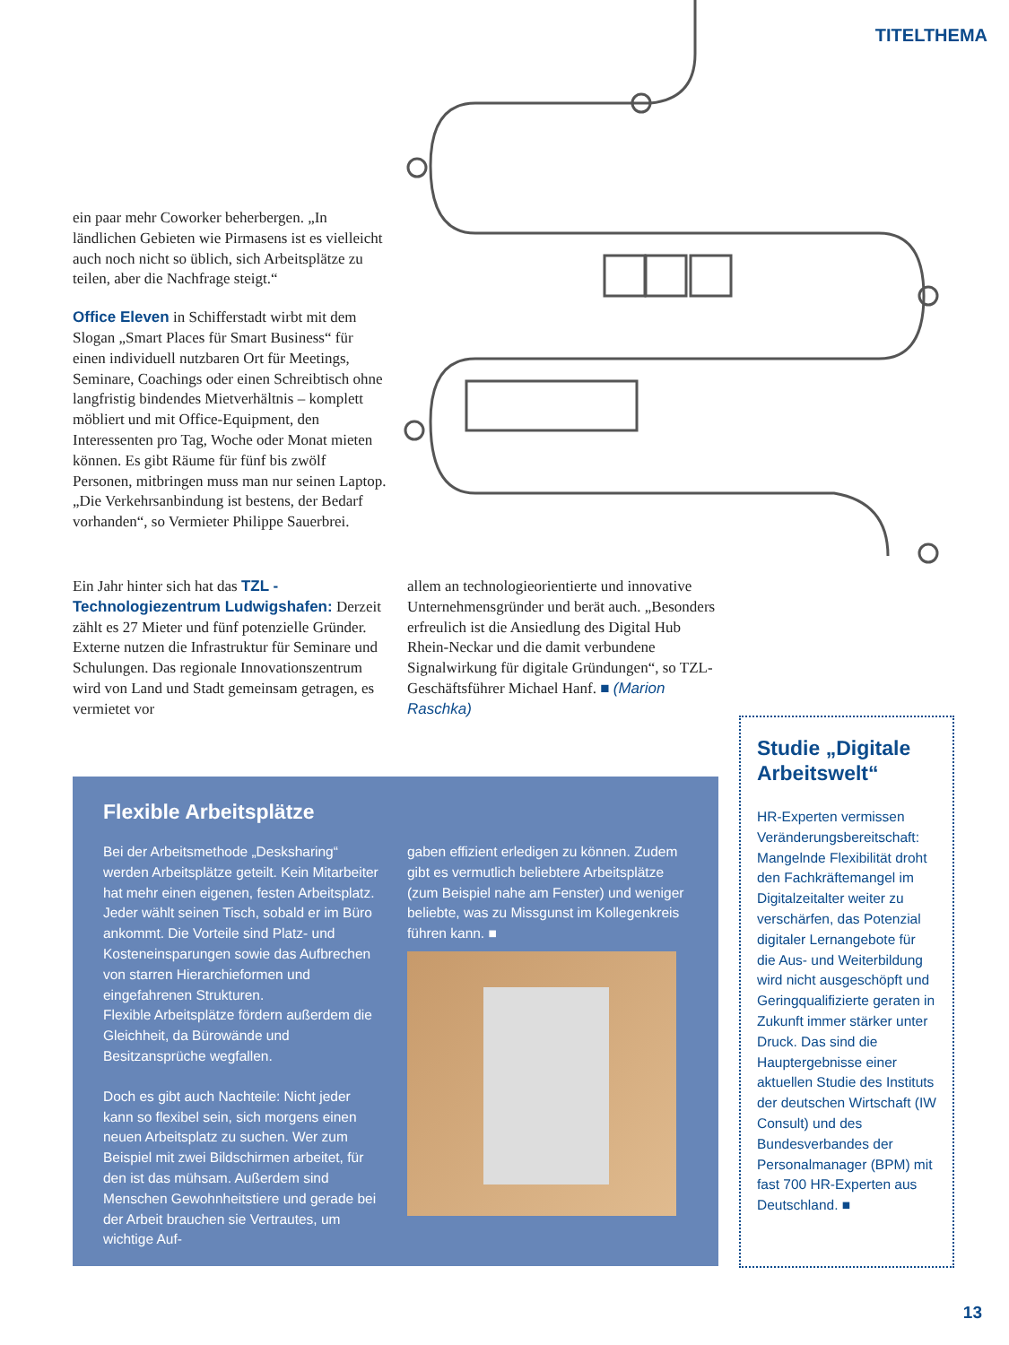TITELTHEMA
ein paar mehr Coworker beherbergen. „In ländlichen Gebieten wie Pirmasens ist es vielleicht auch noch nicht so üblich, sich Arbeitsplätze zu teilen, aber die Nachfrage steigt.“
Office Eleven in Schifferstadt wirbt mit dem Slogan „Smart Places für Smart Business“ für einen individuell nutzbaren Ort für Meetings, Seminare, Coachings oder einen Schreibtisch ohne langfristig bindendes Mietverhältnis – komplett möbliert und mit Office-Equipment, den Interessenten pro Tag, Woche oder Monat mieten können. Es gibt Räume für fünf bis zwölf Personen, mitbringen muss man nur seinen Laptop. „Die Verkehrsanbindung ist bestens, der Bedarf vorhanden“, so Vermieter Philippe Sauerbrei.
Ein Jahr hinter sich hat das TZL - Technologiezentrum Ludwigshafen: Derzeit zählt es 27 Mieter und fünf potenzielle Gründer. Externe nutzen die Infrastruktur für Seminare und Schulungen. Das regionale Innovationszentrum wird von Land und Stadt gemeinsam getragen, es vermietet vor
allem an technologieorientierte und innovative Unternehmensgründer und berät auch. „Besonders erfreulich ist die Ansiedlung des Digital Hub Rhein-Neckar und die damit verbundene Signalwirkung für digitale Gründungen“, so TZL-Geschäftsführer Michael Hanf. ■ (Marion Raschka)
Flexible Arbeitsplätze
Bei der Arbeitsmethode „Desksharing“ werden Arbeitsplätze geteilt. Kein Mitarbeiter hat mehr einen eigenen, festen Arbeitsplatz. Jeder wählt seinen Tisch, sobald er im Büro ankommt. Die Vorteile sind Platz- und Kosteneinsparungen sowie das Aufbrechen von starren Hierarchieformen und eingefahrenen Strukturen.
Flexible Arbeitsplätze fördern außerdem die Gleichheit, da Bürowände und Besitzansprüche wegfallen.
Doch es gibt auch Nachteile: Nicht jeder kann so flexibel sein, sich morgens einen neuen Arbeitsplatz zu suchen. Wer zum Beispiel mit zwei Bildschirmen arbeitet, für den ist das mühsam. Außerdem sind Menschen Gewohnheitstiere und gerade bei der Arbeit brauchen sie Vertrautes, um wichtige Auf-
gaben effizient erledigen zu können. Zudem gibt es vermutlich beliebtere Arbeitsplätze (zum Beispiel nahe am Fenster) und weniger beliebte, was zu Missgunst im Kollegenkreis führen kann. ■
Studie „Digitale Arbeitswelt“
HR-Experten vermissen Veränderungsbereitschaft: Mangelnde Flexibilität droht den Fachkräftemangel im Digitalzeitalter weiter zu verschärfen, das Potenzial digitaler Lernangebote für die Aus- und Weiterbildung wird nicht ausgeschöpft und Geringqualifizierte geraten in Zukunft immer stärker unter Druck. Das sind die Hauptergebnisse einer aktuellen Studie des Instituts der deutschen Wirtschaft (IW Consult) und des Bundesverbandes der Personalmanager (BPM) mit fast 700 HR-Experten aus Deutschland. ■
13